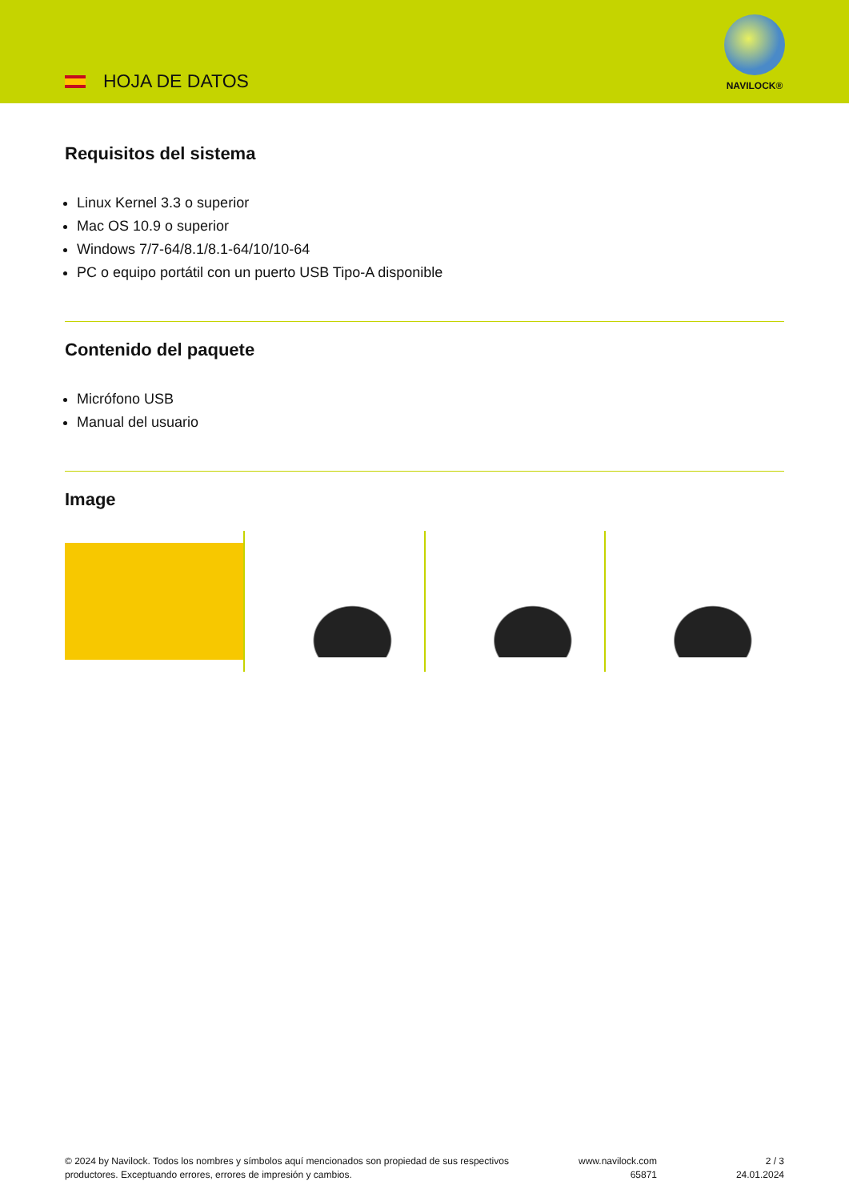HOJA DE DATOS
NAVILOCK®
Requisitos del sistema
Linux Kernel 3.3 o superior
Mac OS 10.9 o superior
Windows 7/7-64/8.1/8.1-64/10/10-64
PC o equipo portátil con un puerto USB Tipo-A disponible
Contenido del paquete
Micrófono USB
Manual del usuario
Image
© 2024 by Navilock. Todos los nombres y símbolos aquí mencionados son propiedad de sus respectivos productores. Exceptuando errores, errores de impresión y cambios.
www.navilock.com
65871
2 / 3
24.01.2024